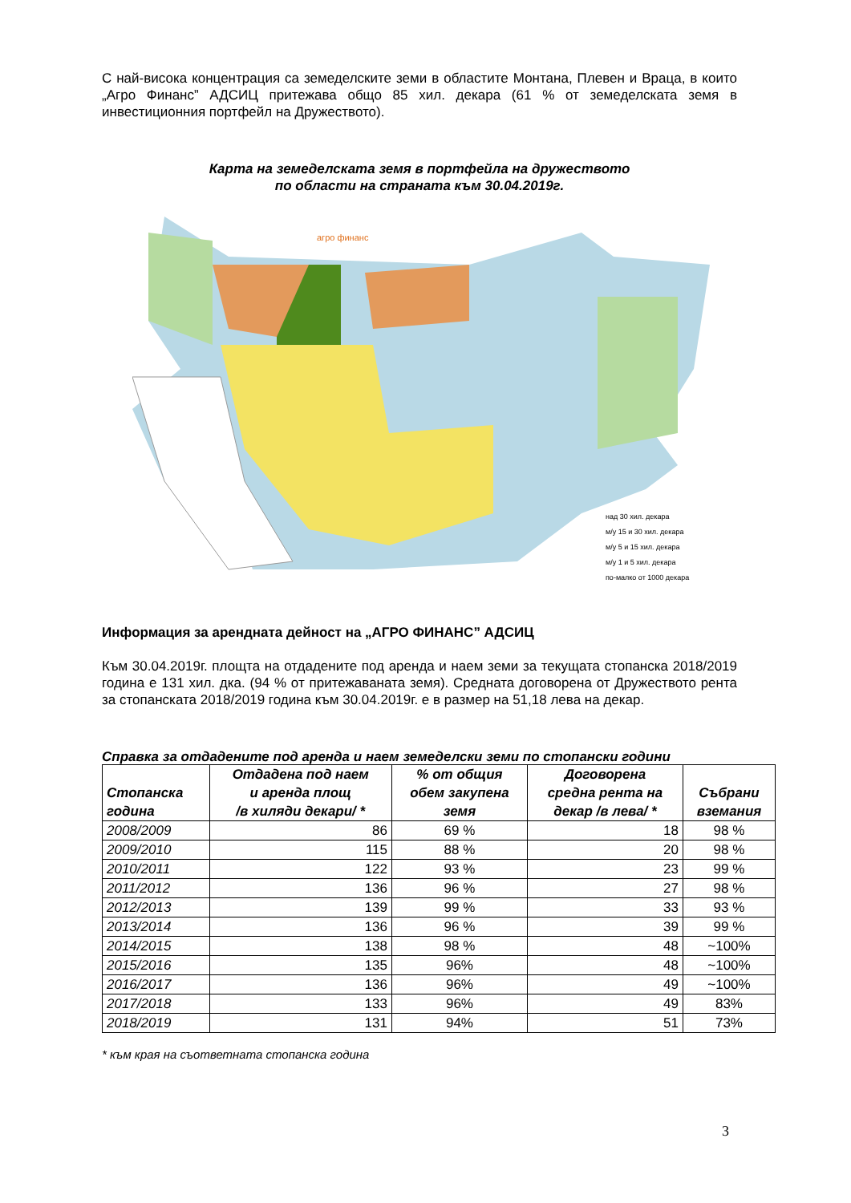С най-висока концентрация са земеделските земи в областите Монтана, Плевен и Враца, в които „Агро Финанс” АДСИЦ притежава общо 85 хил. декара (61 % от земеделската земя в инвестиционния портфейл на Дружеството).
Карта на земеделската земя в портфейла на дружеството
по области на страната към 30.04.2019г.
над 30 хил. декара
м/у 15 и 30 хил. декара
м/у 5 и 15 хил. декара
м/у 1 и 5 хил. декара
по-малко от 1000 декара
агро финанс
Информация за арендната дейност на „АГРО ФИНАНС” АДСИЦ
Към 30.04.2019г. площта на отдадените под аренда и наем земи за текущата стопанска 2018/2019 година е 131 хил. дка. (94 % от притежаваната земя). Средната договорена от Дружеството рента за стопанската 2018/2019 година към 30.04.2019г. е в размер на 51,18 лева на декар.
Справка за отдадените под аренда и наем земеделски земи по стопански години
| Стопанска година | Отдадена под наем и аренда площ /в хиляди декари/ * | % от общия обем закупена земя | Договорена средна рента на декар /в лева/ * | Събрани вземания |
| --- | --- | --- | --- | --- |
| 2008/2009 | 86 | 69 % | 18 | 98 % |
| 2009/2010 | 115 | 88 % | 20 | 98 % |
| 2010/2011 | 122 | 93 % | 23 | 99 % |
| 2011/2012 | 136 | 96 % | 27 | 98 % |
| 2012/2013 | 139 | 99 % | 33 | 93 % |
| 2013/2014 | 136 | 96 % | 39 | 99 % |
| 2014/2015 | 138 | 98 % | 48 | ~100% |
| 2015/2016 | 135 | 96% | 48 | ~100% |
| 2016/2017 | 136 | 96% | 49 | ~100% |
| 2017/2018 | 133 | 96% | 49 | 83% |
| 2018/2019 | 131 | 94% | 51 | 73% |
* към края на съответната стопанска година
3